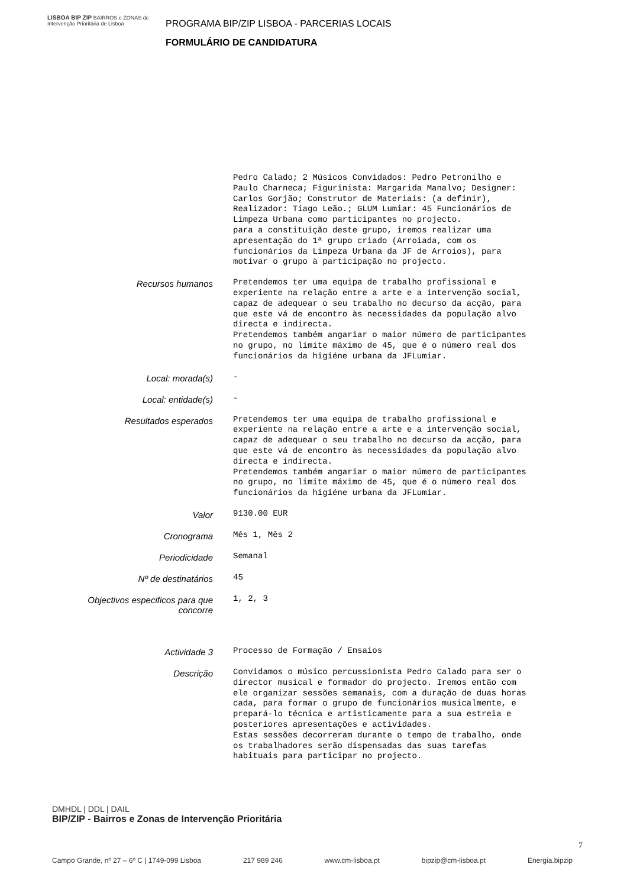LISBOA BIP ZIP BAIRROS e ZONAS de Intervenção Prioritária de Lisboa
PROGRAMA BIP/ZIP LISBOA - PARCERIAS LOCAIS
FORMULÁRIO DE CANDIDATURA
Pedro Calado; 2 Músicos Convidados: Pedro Petronilho e Paulo Charneca; Figurinista: Margarida Manalvo; Designer: Carlos Gorjão; Construtor de Materiais: (a definir), Realizador: Tiago Leão.; GLUM Lumiar: 45 Funcionários de Limpeza Urbana como participantes no projecto. para a constituição deste grupo, iremos realizar uma apresentação do 1ª grupo criado (Arroiada, com os funcionários da Limpeza Urbana da JF de Arroios), para motivar o grupo à participação no projecto.
Recursos humanos
Pretendemos ter uma equipa de trabalho profissional e experiente na relação entre a arte e a intervenção social, capaz de adequear o seu trabalho no decurso da acção, para que este vá de encontro às necessidades da população alvo directa e indirecta. Pretendemos também angariar o maior número de participantes no grupo, no limite máximo de 45, que é o número real dos funcionários da higiéne urbana da JFLumiar.
Local: morada(s)
-
Local: entidade(s)
-
Resultados esperados
Pretendemos ter uma equipa de trabalho profissional e experiente na relação entre a arte e a intervenção social, capaz de adequear o seu trabalho no decurso da acção, para que este vá de encontro às necessidades da população alvo directa e indirecta. Pretendemos também angariar o maior número de participantes no grupo, no limite máximo de 45, que é o número real dos funcionários da higiéne urbana da JFLumiar.
Valor
9130.00 EUR
Cronograma
Mês 1, Mês 2
Periodicidade
Semanal
Nº de destinatários
45
Objectivos especificos para que
concorre
1, 2, 3
Actividade 3
Processo de Formação / Ensaios
Descrição
Convidamos o músico percussionista Pedro Calado para ser o director musical e formador do projecto. Iremos então com ele organizar sessões semanais, com a duração de duas horas cada, para formar o grupo de funcionários musicalmente, e prepará-lo técnica e artisticamente para a sua estreia e posteriores apresentações e actividades. Estas sessões decorreram durante o tempo de trabalho, onde os trabalhadores serão dispensadas das suas tarefas habituais para participar no projecto.
DMHDL | DDL | DAIL
BIP/ZIP - Bairros e Zonas de Intervenção Prioritária
7
Campo Grande, nº 27 – 6º C | 1749-099 Lisboa 217 989 246 www.cm-lisboa.pt bipzip@cm-lisboa.pt Energia.bipzip